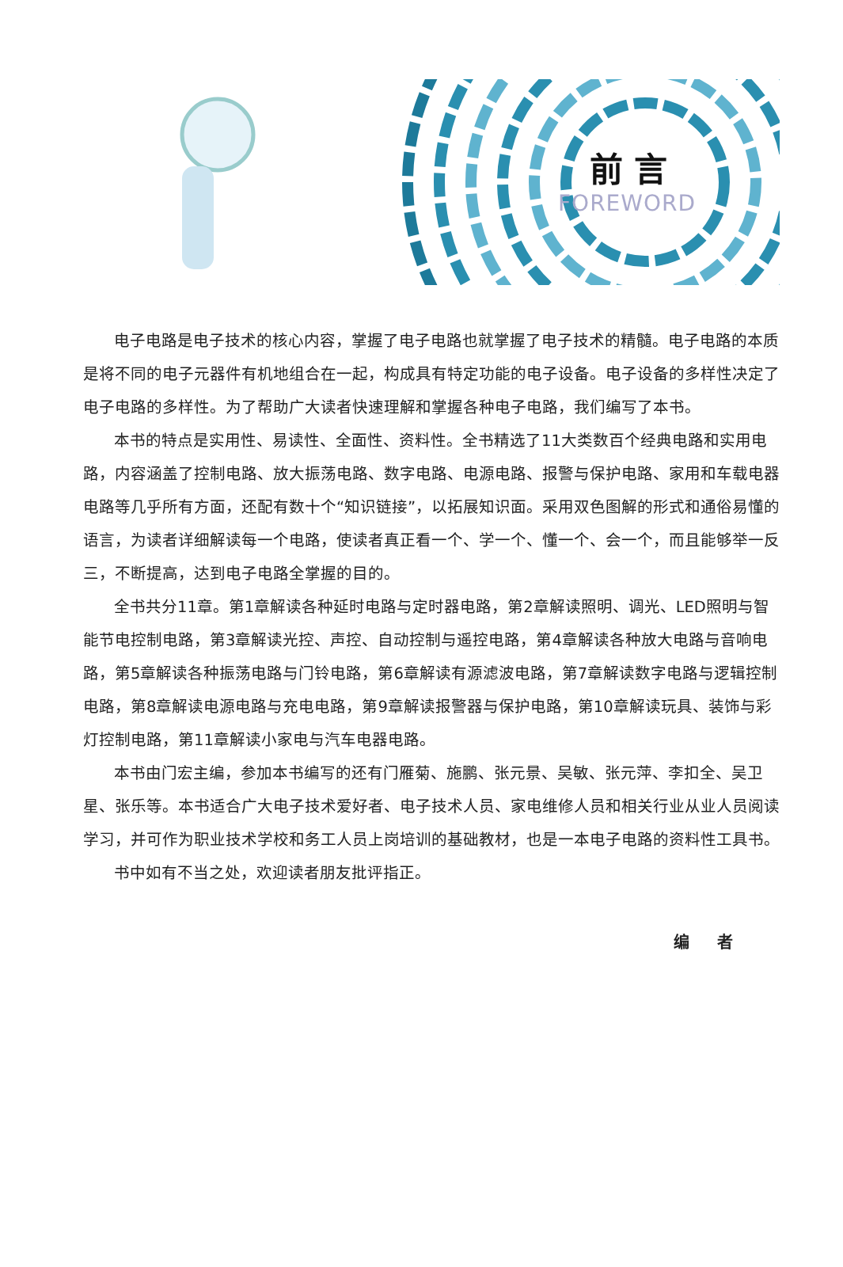前言
FOREWORD
电子电路是电子技术的核心内容，掌握了电子电路也就掌握了电子技术的精髓。电子电路的本质是将不同的电子元器件有机地组合在一起，构成具有特定功能的电子设备。电子设备的多样性决定了电子电路的多样性。为了帮助广大读者快速理解和掌握各种电子电路，我们编写了本书。
本书的特点是实用性、易读性、全面性、资料性。全书精选了11大类数百个经典电路和实用电路，内容涵盖了控制电路、放大振荡电路、数字电路、电源电路、报警与保护电路、家用和车载电器电路等几乎所有方面，还配有数十个“知识链接”，以拓展知识面。采用双色图解的形式和通俗易懂的语言，为读者详细解读每一个电路，使读者真正看一个、学一个、懂一个、会一个，而且能够举一反三，不断提高，达到电子电路全掌握的目的。
全书共分11章。第1章解读各种延时电路与定时器电路，第2章解读照明、调光、LED照明与智能节电控制电路，第3章解读光控、声控、自动控制与遥控电路，第4章解读各种放大电路与音响电路，第5章解读各种振荡电路与门铃电路，第6章解读有源滤波电路，第7章解读数字电路与逻辑控制电路，第8章解读电源电路与充电电路，第9章解读报警器与保护电路，第10章解读玩具、装饰与彩灯控制电路，第11章解读小家电与汽车电器电路。
本书由门宏主编，参加本书编写的还有门雁菊、施鹏、张元景、吴敏、张元萍、李扣全、吴卫星、张乐等。本书适合广大电子技术爱好者、电子技术人员、家电维修人员和相关行业从业人员阅读学习，并可作为职业技术学校和务工人员上岗培训的基础教材，也是一本电子电路的资料性工具书。
书中如有不当之处，欢迎读者朋友批评指正。
编 者